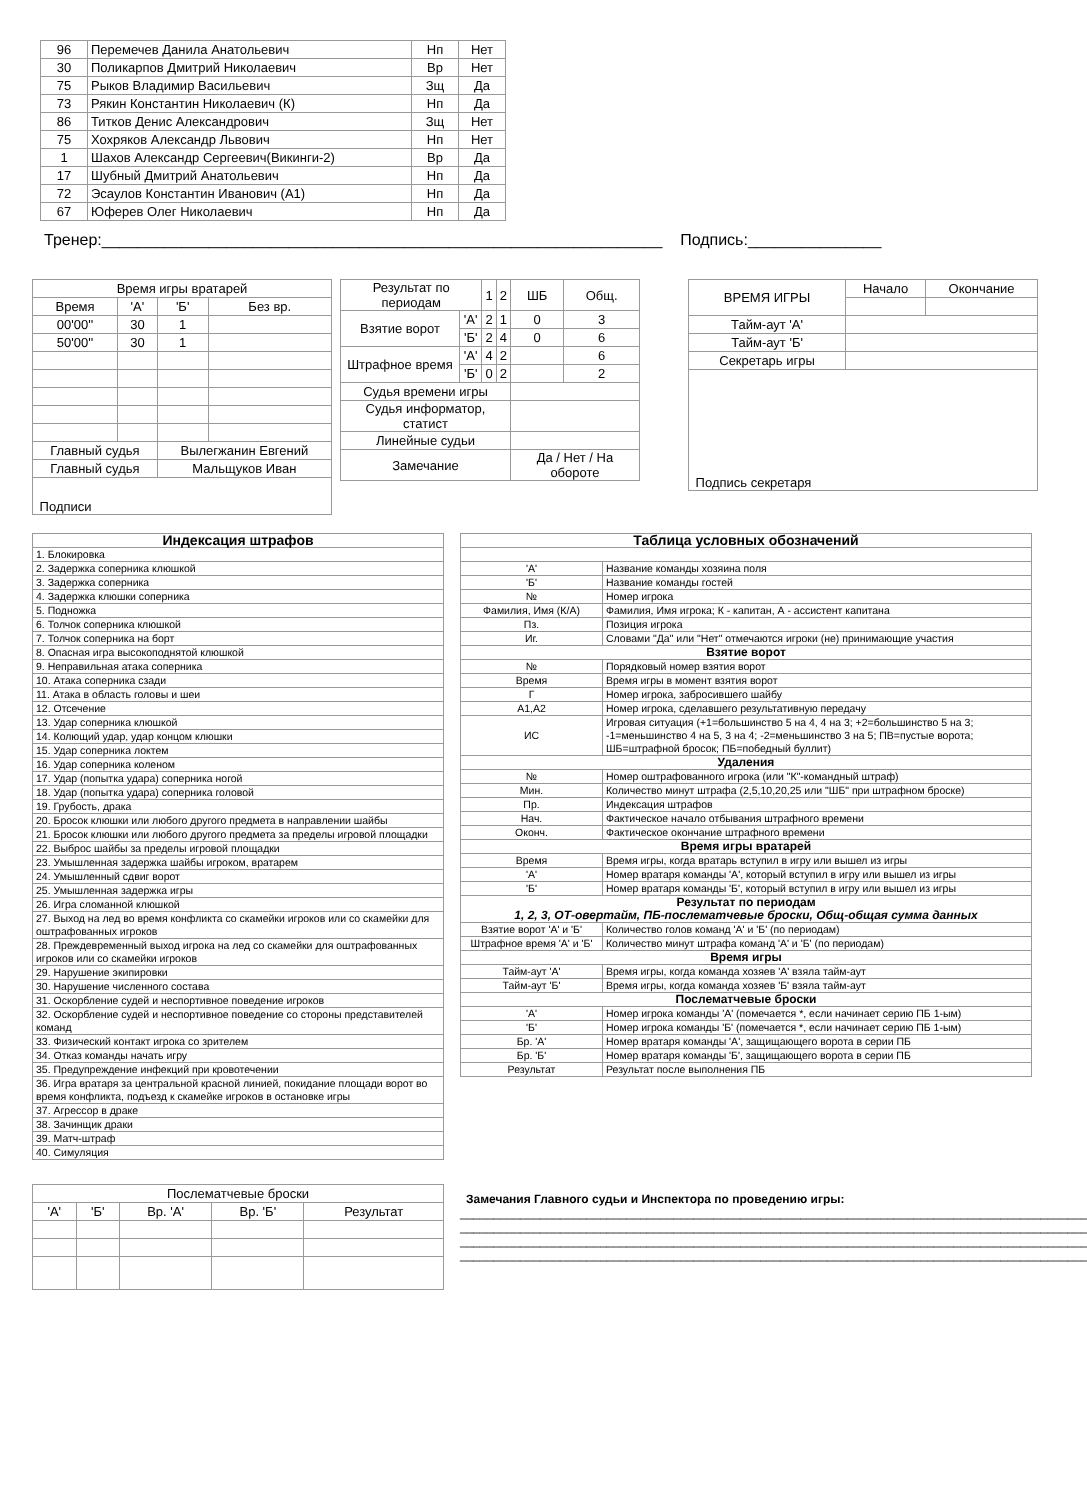| 96 | Перемечев Данила Анатольевич | Нп | Нет |
| 30 | Поликарпов Дмитрий Николаевич | Вр | Нет |
| 75 | Рыков Владимир Васильевич | Зщ | Да |
| 73 | Рякин Константин Николаевич (К) | Нп | Да |
| 86 | Титков Денис Александрович | Зщ | Нет |
| 75 | Хохряков Александр Львович | Нп | Нет |
| 1 | Шахов Александр Сергеевич(Викинги-2) | Вр | Да |
| 17 | Шубный Дмитрий Анатольевич | Нп | Да |
| 72 | Эсаулов Константин Иванович (А1) | Нп | Да |
| 67 | Юферев Олег Николаевич | Нп | Да |
Тренер:_______________________________________________________________ Подпись:_______________
| Время игры вратарей | | | |
| Время | 'А' | 'Б' | Без вр. |
| 00'00'' | 30 | 1 | |
| 50'00'' | 30 | 1 | |
| Главный судья | | Вылегжанин Евгений | |
| Главный судья | | Мальщуков Иван | |
| Подписи | | | |
| Результат по периодам | | 1 | 2 | ШБ | Общ. |
| Взятие ворот | 'А' | 2 | 1 | 0 | 3 |
| | 'Б' | 2 | 4 | 0 | 6 |
| Штрафное время | 'А' | 4 | 2 | | 6 |
| | 'Б' | 0 | 2 | | 2 |
| Судья времени игры | | | | | |
| Судья информатор, статист | | | | | |
| Линейные судьи | | | | | |
| Замечание | | | | Да / Нет / На обороте | |
| ВРЕМЯ ИГРЫ | Начало | Окончание |
| Тайм-аут 'А' | | |
| Тайм-аут 'Б' | | |
| Секретарь игры | | |
| Подпись секретаря | | |
| Индексация штрафов |
| --- |
| 1. Блокировка |
| 2. Задержка соперника клюшкой |
| 3. Задержка соперника |
| 4. Задержка клюшки соперника |
| 5. Подножка |
| 6. Толчок соперника клюшкой |
| 7. Толчок соперника на борт |
| 8. Опасная игра высокоподнятой клюшкой |
| 9. Неправильная атака соперника |
| 10. Атака соперника сзади |
| 11. Атака в область головы и шеи |
| 12. Отсечение |
| 13. Удар соперника клюшкой |
| 14. Колющий удар, удар концом клюшки |
| 15. Удар соперника локтем |
| 16. Удар соперника коленом |
| 17. Удар (попытка удара) соперника ногой |
| 18. Удар (попытка удара) соперника головой |
| 19. Грубость, драка |
| 20. Бросок клюшки или любого другого предмета в направлении шайбы |
| 21. Бросок клюшки или любого другого предмета за пределы игровой площадки |
| 22. Выброс шайбы за пределы игровой площадки |
| 23. Умышленная задержка шайбы игроком, вратарем |
| 24. Умышленный сдвиг ворот |
| 25. Умышленная задержка игры |
| 26. Игра сломанной клюшкой |
| 27. Выход на лед во время конфликта со скамейки игроков или со скамейки для оштрафованных игроков |
| 28. Преждевременный выход игрока на лед со скамейки для оштрафованных игроков или со скамейки игроков |
| 29. Нарушение экипировки |
| 30. Нарушение численного состава |
| 31. Оскорбление судей и неспортивное поведение игроков |
| 32. Оскорбление судей и неспортивное поведение со стороны представителей команд |
| 33. Физический контакт игрока со зрителем |
| 34. Отказ команды начать игру |
| 35. Предупреждение инфекций при кровотечении |
| 36. Игра вратаря за центральной красной линией, покидание площади ворот во время конфликта, подъезд к скамейке игроков в остановке игры |
| 37. Агрессор в драке |
| 38. Зачинщик драки |
| 39. Матч-штраф |
| 40. Симуляция |
| Таблица условных обозначений | |
| --- | --- |
| 'А' | Название команды хозяина поля |
| 'Б' | Название команды гостей |
| № | Номер игрока |
| Фамилия, Имя (К/А) | Фамилия, Имя игрока; К - капитан, А - ассистент капитана |
| Пз. | Позиция игрока |
| Иг. | Словами "Да" или "Нет" отмечаются игроки (не) принимающие участия |
| Взятие ворот | |
| № | Порядковый номер взятия ворот |
| Время | Время игры в момент взятия ворот |
| Г | Номер игрока, забросившего шайбу |
| А1,А2 | Номер игрока, сделавшего результативную передачу |
| ИС | Игровая ситуация (+1=большинство 5 на 4, 4 на 3; +2=большинство 5 на 3; -1=меньшинство 4 на 5, 3 на 4; -2=меньшинство 3 на 5; ПВ=пустые ворота; ШБ=штрафной бросок; ПБ=победный буллит) |
| Удаления | |
| № | Номер оштрафованного игрока (или "К"-командный штраф) |
| Мин. | Количество минут штрафа (2,5,10,20,25 или "ШБ" при штрафном броске) |
| Пр. | Индексация штрафов |
| Нач. | Фактическое начало отбывания штрафного времени |
| Оконч. | Фактическое окончание штрафного времени |
| Время игры вратарей | |
| Время | Время игры, когда вратарь вступил в игру или вышел из игры |
| 'А' | Номер вратаря команды 'А', который вступил в игру или вышел из игры |
| 'Б' | Номер вратаря команды 'Б', который вступил в игру или вышел из игры |
| Результат по периодам 1, 2, 3, ОТ-овертайм, ПБ-послематчевые броски, Общ-общая сумма данных | |
| Взятие ворот 'А' и 'Б' | Количество голов команд 'А' и 'Б' (по периодам) |
| Штрафное время 'А' и 'Б' | Количество минут штрафа команд 'А' и 'Б' (по периодам) |
| Время игры | |
| Тайм-аут 'А' | Время игры, когда команда хозяев 'А' взяла тайм-аут |
| Тайм-аут 'Б' | Время игры, когда команда хозяев 'Б' взяла тайм-аут |
| Послематчевые броски | |
| 'А' | Номер игрока команды 'А' (помечается *, если начинает серию ПБ 1-ым) |
| 'Б' | Номер игрока команды 'Б' (помечается *, если начинает серию ПБ 1-ым) |
| Бр. 'А' | Номер вратаря команды 'А', защищающего ворота в серии ПБ |
| Бр. 'Б' | Номер вратаря команды 'Б', защищающего ворота в серии ПБ |
| Результат | Результат после выполнения ПБ |
| Послематчевые броски | | | | |
| 'А' | 'Б' | Вр. 'А' | Вр. 'Б' | Результат |
Замечания Главного судьи и Инспектора по проведению игры:
______________________________________________________________________________________________
______________________________________________________________________________________________
______________________________________________________________________________________________
______________________________________________________________________________________________